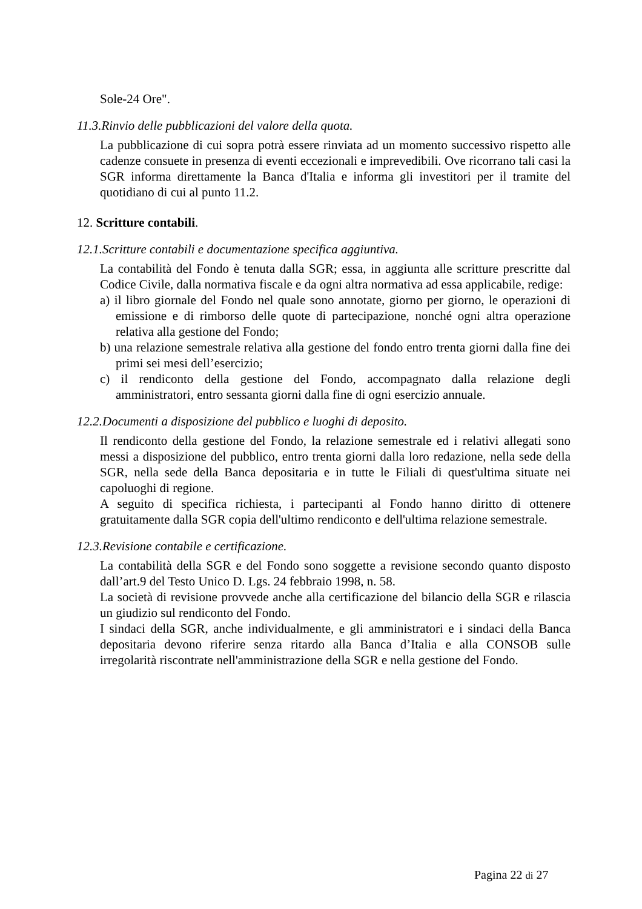Sole-24 Ore".
11.3.Rinvio delle pubblicazioni del valore della quota.
La pubblicazione di cui sopra potrà essere rinviata ad un momento successivo rispetto alle cadenze consuete in presenza di eventi eccezionali e imprevedibili. Ove ricorrano tali casi la SGR informa direttamente la Banca d'Italia e informa gli investitori per il tramite del quotidiano di cui al punto 11.2.
12. Scritture contabili.
12.1.Scritture contabili e documentazione specifica aggiuntiva.
La contabilità del Fondo è tenuta dalla SGR; essa, in aggiunta alle scritture prescritte dal Codice Civile, dalla normativa fiscale e da ogni altra normativa ad essa applicabile, redige:
a) il libro giornale del Fondo nel quale sono annotate, giorno per giorno, le operazioni di emissione e di rimborso delle quote di partecipazione, nonché ogni altra operazione relativa alla gestione del Fondo;
b) una relazione semestrale relativa alla gestione del fondo entro trenta giorni dalla fine dei primi sei mesi dell’esercizio;
c) il rendiconto della gestione del Fondo, accompagnato dalla relazione degli amministratori, entro sessanta giorni dalla fine di ogni esercizio annuale.
12.2.Documenti a disposizione del pubblico e luoghi di deposito.
Il rendiconto della gestione del Fondo, la relazione semestrale ed i relativi allegati sono messi a disposizione del pubblico, entro trenta giorni dalla loro redazione, nella sede della SGR, nella sede della Banca depositaria e in tutte le Filiali di quest'ultima situate nei capoluoghi di regione.
A seguito di specifica richiesta, i partecipanti al Fondo hanno diritto di ottenere gratuitamente dalla SGR copia dell'ultimo rendiconto e dell'ultima relazione semestrale.
12.3.Revisione contabile e certificazione.
La contabilità della SGR e del Fondo sono soggette a revisione secondo quanto disposto dall’art.9 del Testo Unico D. Lgs. 24 febbraio 1998, n. 58.
La società di revisione provvede anche alla certificazione del bilancio della SGR e rilascia un giudizio sul rendiconto del Fondo.
I sindaci della SGR, anche individualmente, e gli amministratori e i sindaci della Banca depositaria devono riferire senza ritardo alla Banca d’Italia e alla CONSOB sulle irregolarità riscontrate nell'amministrazione della SGR e nella gestione del Fondo.
Pagina 22 di 27